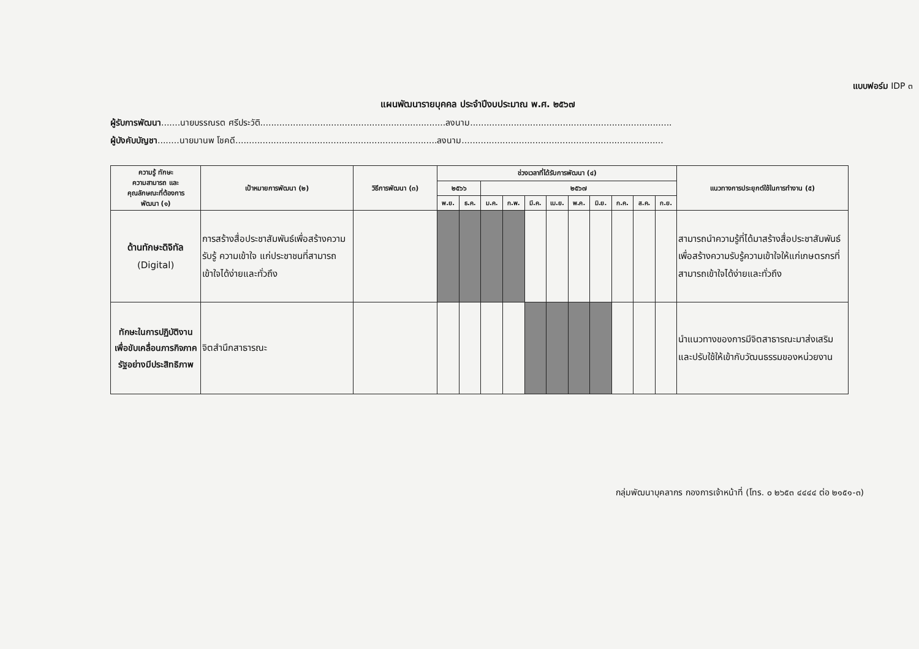แบบฟอร์ม IDP ๓
แผนพัฒนารายบุคคล ประจำปีงบประมาณ พ.ศ. ๒๕๖๗
ผู้รับการพัฒนา.......นายบรรณรต ศรีประวัติ....................................................................ลงนาม..........................................................................
ผู้บังคับบัญชา........นายมานพ โชคดี..........................................................................ลงนาม..........................................................................
| ความรู้ ทักษะ ความสามารถ และ คุณลักษณะที่ต้องการ พัฒนา (๑) | เป้าหมายการพัฒนา (๒) | วิธีการพัฒนา (๓) | ช่วงเวลาที่ได้รับการพัฒนา (๔) | | | | | | | | | | | แนวทางการประยุกต์ใช้ในการทำงาน (๕) |
| --- | --- | --- | --- | --- | --- | --- | --- | --- | --- | --- | --- | --- | --- | --- |
| | | | ๒๕๖๖ | | ๒๕๖๗ | | | | | | | | | |
| | | | พ.ย. | ธ.ค. | ม.ค. | ก.พ. | มี.ค. | เม.ย. | พ.ค. | มิ.ย. | ก.ค. | ส.ค. | ก.ย. | |
| ด้านทักษะดิจิทัล (Digital) | การสร้างสื่อประชาสัมพันธ์เพื่อสร้างความรับรู้ ความเข้าใจ แก่ประชาชนที่สามารถเข้าใจได้ง่ายและทั่วถึง | | | | | | | | | | | | | สามารถนำความรู้ที่ได้มาสร้างสื่อประชาสัมพันธ์เพื่อสร้างความรับรู้ความเข้าใจให้แก่เกษตรกรที่สามารถเข้าใจได้ง่ายและทั่วถึง |
| ทักษะในการปฏิบัติงานเพื่อขับเคลื่อนภารกิจภาครัฐอย่างมีประสิทธิภาพ | จิตสำนึกสาธารณะ | | | | | | | | | | | | | นำแนวทางของการมีจิตสาธารณะมาส่งเสริมและปรับใช้ให้เข้ากับวัฒนธรรมของหน่วยงาน |
กลุ่มพัฒนาบุคลากร กองการเจ้าหน้าที่ (โทร. ๐ ๒๖๕๓ ๔๔๔๔ ต่อ ๒๑๕๑-๓)